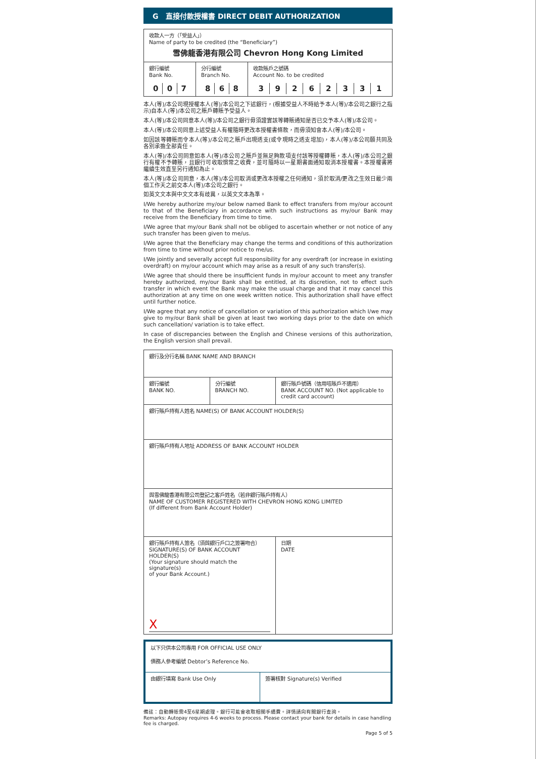G 直接付款授權書 DIRECT DEBIT AUTHORIZATION
| 收款人一方（「受益人」） Name of party to be credited (the “Beneficiary”) 雪佛龍香港有限公司 Chevron Hong Kong Limited | | |
| 銀行編號 Bank No. / 0 / 0 / 7 / | 分行編號 Branch No. / 8 / 6 / 8 / | 收款賬戶之號碼 Account No. to be credited / 3 / 9 / 2 / 6 / 2 / 3 / 3 / 1 / |
本人(等)/本公司現授權本人(等)/本公司之下述銀行，(根據受益人不時給予本人(等)/本公司之銀行之指示)自本人(等)/本公司之賬戶轉賬予受益人。
本人(等)/本公司同意本人(等)/本公司之銀行毋須證實該等轉賬通知是否已交予本人(等)/本公司。
本人(等)/本公司同意上述受益人有權隨時更改本授權書條款，而毋須知會本人(等)/本公司。
如因該等轉賬而令本人(等)/本公司之賬戶出現透支(或令現時之透支增加)，本人(等)/本公司願共同及各別承擔全部責任。
本人(等)/本公司同意如本人(等)/本公司之賬戶並無足夠款項支付該等授權轉賬，本人(等)/本公司之銀行有權不予轉賬，且銀行可收取慣常之收費，並可隨時以一星期書面通知取消本授權書。本授權書將繼續生效直至另行通知為止。
本人(等)/本公司同意，本人(等)/本公司取消或更改本授權之任何通知，須於取消/更改之生效日最少兩個工作天之前交本人(等)/本公司之銀行。
如英文文本與中文文本有歧異，以英文文本為準。
I/We hereby authorize my/our below named Bank to effect transfers from my/our account to that of the Beneficiary in accordance with such instructions as my/our Bank may receive from the Beneficiary from time to time.
I/We agree that my/our Bank shall not be obliged to ascertain whether or not notice of any such transfer has been given to me/us.
I/We agree that the Beneficiary may change the terms and conditions of this authorization from time to time without prior notice to me/us.
I/We jointly and severally accept full responsibility for any overdraft (or increase in existing overdraft) on my/our account which may arise as a result of any such transfer(s).
I/We agree that should there be insufficient funds in my/our account to meet any transfer hereby authorized, my/our Bank shall be entitled, at its discretion, not to effect such transfer in which event the Bank may make the usual charge and that it may cancel this authorization at any time on one week written notice. This authorization shall have effect until further notice.
I/We agree that any notice of cancellation or variation of this authorization which I/we may give to my/our Bank shall be given at least two working days prior to the date on which such cancellation/ variation is to take effect.
In case of discrepancies between the English and Chinese versions of this authorization, the English version shall prevail.
| 銀行及分行名稱 BANK NAME AND BRANCH | | |
| 銀行編號 BANK NO. | 分行編號 BRANCH NO. | 銀行賬戶號碼（信用咭賬戶不適用） BANK ACCOUNT NO. (Not applicable to credit card account) |
| 銀行賬戶持有人姓名 NAME(S) OF BANK ACCOUNT HOLDER(S) | | |
| 銀行賬戶持有人地址 ADDRESS OF BANK ACCOUNT HOLDER | | |
| 與雪佛龍香港有限公司登記之客戶姓名（若非銀行賬戶持有人） NAME OF CUSTOMER REGISTERED WITH CHEVRON HONG KONG LIMITED (If different from Bank Account Holder) | | |
| 銀行賬戶持有人簽名（須與銀行戶口之簽署吻合） SIGNATURE(S) OF BANK ACCOUNT HOLDER(S) (Your signature should match the signature(s) of your Bank Account.) X | | 日期 DATE |
| 以下只供本公司專用 FOR OFFICIAL USE ONLY 債務人參考編號 Debtor’s Reference No. | |
| 由銀行填寫 Bank Use Only | 簽署核對 Signature(s) Verified |
備註：自動轉賬需4至6星期處理。銀行可能會收取相關手續費。詳情請向有關銀行查詢。
Remarks: Autopay requires 4-6 weeks to process. Please contact your bank for details in case handling fee is charged.
Page 5 of 5